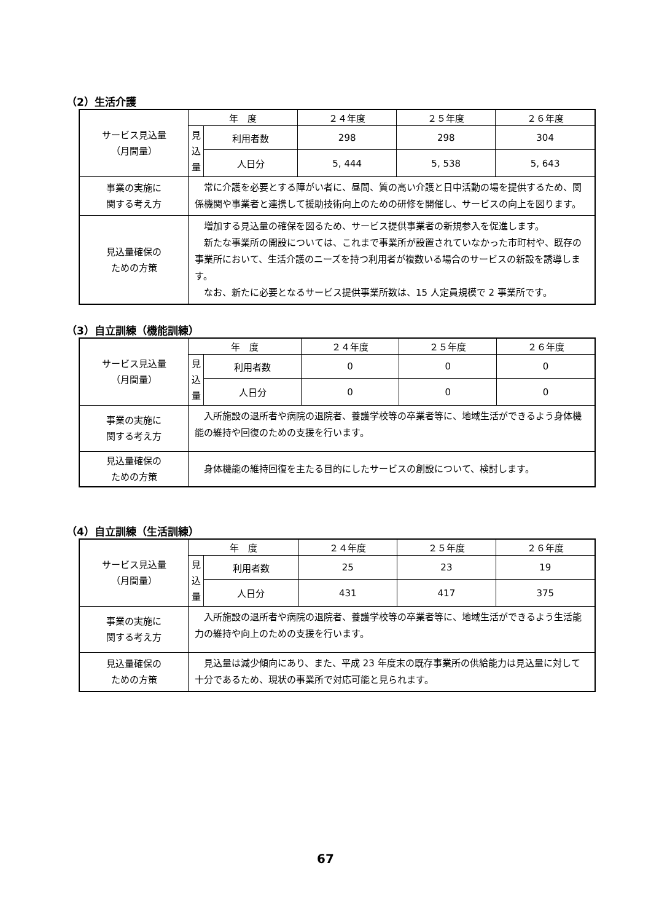（2）生活介護
| サービス見込量 （月間量） | 年 度 | | ２４年度 | ２５年度 | ２６年度 |
| | 見 込 量 | 利用者数 | 298 | 298 | 304 |
| | | 人日分 | 5, 444 | 5, 538 | 5, 643 |
| 事業の実施に 関する考え方 | 常に介護を必要とする障がい者に、昼間、質の高い介護と日中活動の場を提供するため、関係機関や事業者と連携して援助技術向上のための研修を開催し、サービスの向上を図ります。 | | | | |
| 見込量確保の ための方策 | 増加する見込量の確保を図るため、サービス提供事業者の新規参入を促進します。 新たな事業所の開設については、これまで事業所が設置されていなかった市町村や、既存の事業所において、生活介護のニーズを持つ利用者が複数いる場合のサービスの新設を誘導します。 なお、新たに必要となるサービス提供事業所数は、15 人定員規模で 2 事業所です。 | | | | |
（3）自立訓練（機能訓練）
| サービス見込量 （月間量） | 年 度 | | ２４年度 | ２５年度 | ２６年度 |
| | 見 込 量 | 利用者数 | 0 | 0 | 0 |
| | | 人日分 | 0 | 0 | 0 |
| 事業の実施に 関する考え方 | 入所施設の退所者や病院の退院者、養護学校等の卒業者等に、地域生活ができるよう身体機能の維持や回復のための支援を行います。 | | | | |
| 見込量確保の ための方策 | 身体機能の維持回復を主たる目的にしたサービスの創設について、検討します。 | | | | |
（4）自立訓練（生活訓練）
| サービス見込量 （月間量） | 年 度 | | ２４年度 | ２５年度 | ２６年度 |
| | 見 込 量 | 利用者数 | 25 | 23 | 19 |
| | | 人日分 | 431 | 417 | 375 |
| 事業の実施に 関する考え方 | 入所施設の退所者や病院の退院者、養護学校等の卒業者等に、地域生活ができるよう生活能力の維持や向上のための支援を行います。 | | | | |
| 見込量確保の ための方策 | 見込量は減少傾向にあり、また、平成 23 年度末の既存事業所の供給能力は見込量に対して十分であるため、現状の事業所で対応可能と見られます。 | | | | |
67